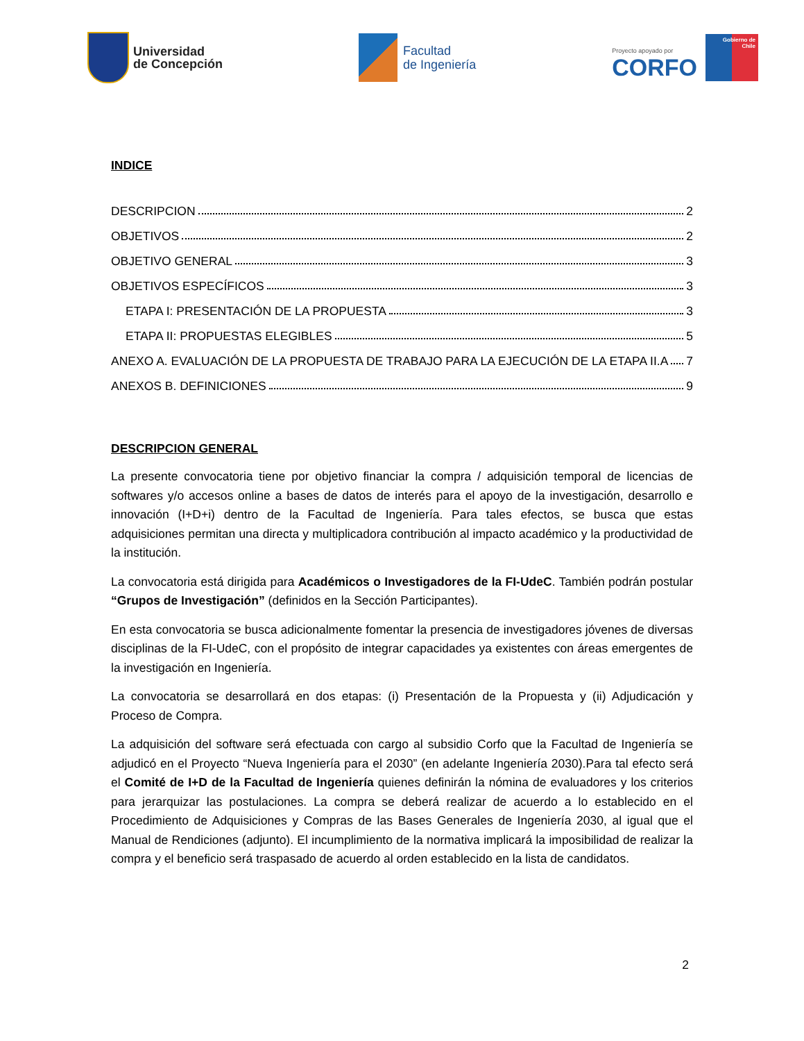Universidad
de Concepción
Facultad
de Ingeniería
Proyecto apoyado por
CORFO
Gobierno de Chile
INDICE
DESCRIPCION 2
OBJETIVOS 2
OBJETIVO GENERAL 3
OBJETIVOS ESPECÍFICOS 3
ETAPA I: PRESENTACIÓN DE LA PROPUESTA 3
ETAPA II: PROPUESTAS ELEGIBLES 5
ANEXO A. EVALUACIÓN DE LA PROPUESTA DE TRABAJO PARA LA EJECUCIÓN DE LA ETAPA II.A 7
ANEXOS B. DEFINICIONES 9
DESCRIPCION GENERAL
La presente convocatoria tiene por objetivo financiar la compra / adquisición temporal de licencias de softwares y/o accesos online a bases de datos de interés para el apoyo de la investigación, desarrollo e innovación (I+D+i) dentro de la Facultad de Ingeniería. Para tales efectos, se busca que estas adquisiciones permitan una directa y multiplicadora contribución al impacto académico y la productividad de la institución.
La convocatoria está dirigida para Académicos o Investigadores de la FI-UdeC. También podrán postular “Grupos de Investigación” (definidos en la Sección Participantes).
En esta convocatoria se busca adicionalmente fomentar la presencia de investigadores jóvenes de diversas disciplinas de la FI-UdeC, con el propósito de integrar capacidades ya existentes con áreas emergentes de la investigación en Ingeniería.
La convocatoria se desarrollará en dos etapas: (i) Presentación de la Propuesta y (ii) Adjudicación y Proceso de Compra.
La adquisición del software será efectuada con cargo al subsidio Corfo que la Facultad de Ingeniería se adjudicó en el Proyecto “Nueva Ingeniería para el 2030” (en adelante Ingeniería 2030).Para tal efecto será el Comité de I+D de la Facultad de Ingeniería quienes definirán la nómina de evaluadores y los criterios para jerarquizar las postulaciones. La compra se deberá realizar de acuerdo a lo establecido en el Procedimiento de Adquisiciones y Compras de las Bases Generales de Ingeniería 2030, al igual que el Manual de Rendiciones (adjunto). El incumplimiento de la normativa implicará la imposibilidad de realizar la compra y el beneficio será traspasado de acuerdo al orden establecido en la lista de candidatos.
2